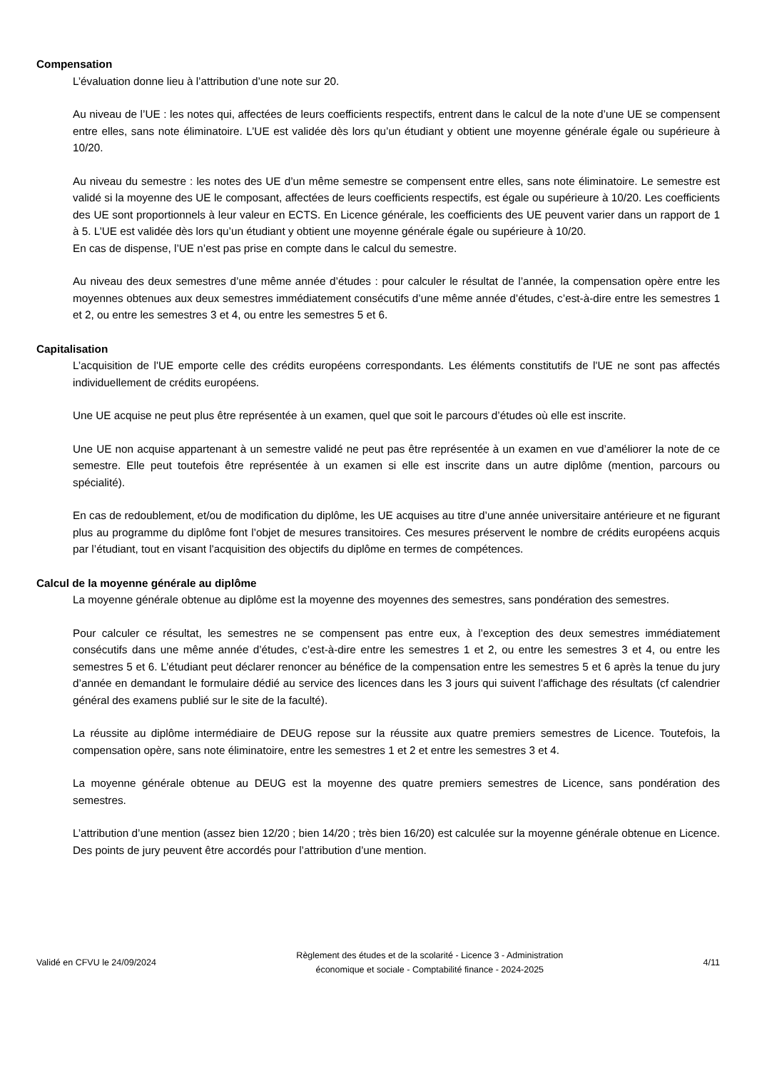Compensation
L’évaluation donne lieu à l’attribution d’une note sur 20.
Au niveau de l’UE : les notes qui, affectées de leurs coefficients respectifs, entrent dans le calcul de la note d’une UE se compensent entre elles, sans note éliminatoire. L’UE est validée dès lors qu’un étudiant y obtient une moyenne générale égale ou supérieure à 10/20.
Au niveau du semestre : les notes des UE d’un même semestre se compensent entre elles, sans note éliminatoire. Le semestre est validé si la moyenne des UE le composant, affectées de leurs coefficients respectifs, est égale ou supérieure à 10/20. Les coefficients des UE sont proportionnels à leur valeur en ECTS. En Licence générale, les coefficients des UE peuvent varier dans un rapport de 1 à 5. L’UE est validée dès lors qu’un étudiant y obtient une moyenne générale égale ou supérieure à 10/20.
En cas de dispense, l’UE n’est pas prise en compte dans le calcul du semestre.
Au niveau des deux semestres d’une même année d’études : pour calculer le résultat de l’année, la compensation opère entre les moyennes obtenues aux deux semestres immédiatement consécutifs d’une même année d’études, c’est-à-dire entre les semestres 1 et 2, ou entre les semestres 3 et 4, ou entre les semestres 5 et 6.
Capitalisation
L’acquisition de l'UE emporte celle des crédits européens correspondants. Les éléments constitutifs de l'UE ne sont pas affectés individuellement de crédits européens.
Une UE acquise ne peut plus être représentée à un examen, quel que soit le parcours d’études où elle est inscrite.
Une UE non acquise appartenant à un semestre validé ne peut pas être représentée à un examen en vue d’améliorer la note de ce semestre. Elle peut toutefois être représentée à un examen si elle est inscrite dans un autre diplôme (mention, parcours ou spécialité).
En cas de redoublement, et/ou de modification du diplôme, les UE acquises au titre d’une année universitaire antérieure et ne figurant plus au programme du diplôme font l’objet de mesures transitoires. Ces mesures préservent le nombre de crédits européens acquis par l’étudiant, tout en visant l'acquisition des objectifs du diplôme en termes de compétences.
Calcul de la moyenne générale au diplôme
La moyenne générale obtenue au diplôme est la moyenne des moyennes des semestres, sans pondération des semestres.
Pour calculer ce résultat, les semestres ne se compensent pas entre eux, à l’exception des deux semestres immédiatement consécutifs dans une même année d’études, c’est-à-dire entre les semestres 1 et 2, ou entre les semestres 3 et 4, ou entre les semestres 5 et 6. L’étudiant peut déclarer renoncer au bénéfice de la compensation entre les semestres 5 et 6 après la tenue du jury d’année en demandant le formulaire dédié au service des licences dans les 3 jours qui suivent l'affichage des résultats (cf calendrier général des examens publié sur le site de la faculté).
La réussite au diplôme intermédiaire de DEUG repose sur la réussite aux quatre premiers semestres de Licence. Toutefois, la compensation opère, sans note éliminatoire, entre les semestres 1 et 2 et entre les semestres 3 et 4.
La moyenne générale obtenue au DEUG est la moyenne des quatre premiers semestres de Licence, sans pondération des semestres.
L’attribution d’une mention (assez bien 12/20 ; bien 14/20 ; très bien 16/20) est calculée sur la moyenne générale obtenue en Licence. Des points de jury peuvent être accordés pour l’attribution d’une mention.
Validé en CFVU le 24/09/2024
Règlement des études et de la scolarité - Licence 3 - Administration
économique et sociale - Comptabilité finance - 2024-2025
4/11